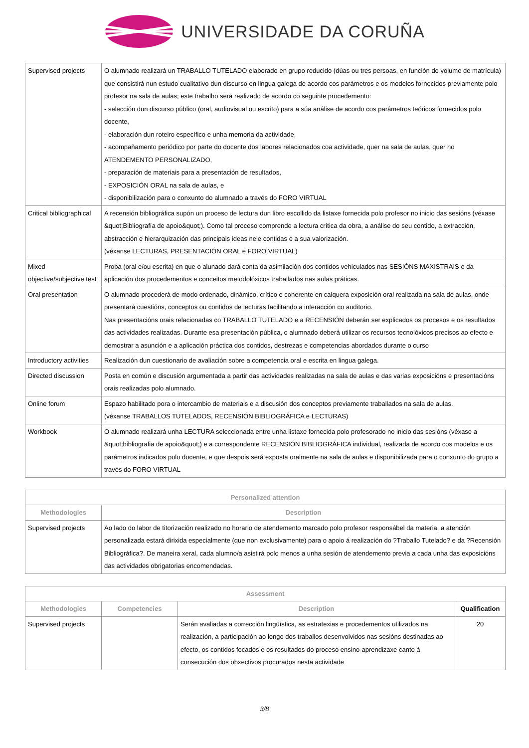UNIVERSIDADE DA CORUÑA
| Supervised projects | O alumnado realizará un TRABALLO TUTELADO elaborado en grupo reducido (dúas ou tres persoas, en función do volume de matrícula) que consistirá nun estudo cualitativo dun discurso en lingua galega de acordo cos parámetros e os modelos fornecidos previamente polo profesor na sala de aulas; este trabalho será realizado de acordo co seguinte procedemento: - selección dun discurso público (oral, audiovisual ou escrito) para a súa análise de acordo cos parámetros teóricos fornecidos polo docente, - elaboración dun roteiro específico e unha memoria da actividade, - acompañamento periódico por parte do docente dos labores relacionados coa actividade, quer na sala de aulas, quer no ATENDEMENTO PERSONALIZADO, - preparación de materiais para a presentación de resultados, - EXPOSICIÓN ORAL na sala de aulas, e - disponibilización para o conxunto do alumnado a través do FORO VIRTUAL |
| Critical bibliographical | A recensión bibliográfica supón un proceso de lectura dun libro escollido da listaxe fornecida polo profesor no inicio das sesións (véxase &quot;Bibliografía de apoio&quot;). Como tal proceso comprende a lectura crítica da obra, a análise do seu contido, a extracción, abstracción e hierarquización das principais ideas nele contidas e a sua valorización. (véxanse LECTURAS, PRESENTACIÓN ORAL e FORO VIRTUAL) |
| Mixed objective/subjective test | Proba (oral e/ou escrita) en que o alunado dará conta da asimilación dos contidos vehiculados nas SESIÓNS MAXISTRAIS e da aplicación dos procedementos e conceitos metodolóxicos traballados nas aulas práticas. |
| Oral presentation | O alumnado procederá de modo ordenado, dinámico, crítico e coherente en calquera exposición oral realizada na sala de aulas, onde presentará cuestións, conceptos ou contidos de lecturas facilitando a interacción co auditorio. Nas presentacións orais relacionadas co TRABALLO TUTELADO e a RECENSIÓN deberán ser explicados os procesos e os resultados das actividades realizadas. Durante esa presentación pública, o alumnado deberá utilizar os recursos tecnolóxicos precisos ao efecto e demostrar a asunción e a aplicación práctica dos contidos, destrezas e competencias abordados durante o curso |
| Introductory activities | Realización dun cuestionario de avaliación sobre a competencia oral e escrita en lingua galega. |
| Directed discussion | Posta en común e discusión argumentada a partir das actividades realizadas na sala de aulas e das varias exposicións e presentacións orais realizadas polo alumnado. |
| Online forum | Espazo habilitado pora o intercambio de materiais e a discusión dos conceptos previamente traballados na sala de aulas. (véxanse TRABALLOS TUTELADOS, RECENSIÓN BIBLIOGRÁFICA e LECTURAS) |
| Workbook | O alumnado realizará unha LECTURA seleccionada entre unha listaxe fornecida polo profesorado no inicio das sesións (véxase a &quot;bibliografia de apoio&quot;) e a correspondente RECENSIÓN BIBLIOGRÁFICA individual, realizada de acordo cos modelos e os parámetros indicados polo docente, e que despois será exposta oralmente na sala de aulas e disponibilizada para o conxunto do grupo a través do FORO VIRTUAL |
| Personalized attention | |
| --- | --- |
| Methodologies | Description |
| Supervised projects | Ao lado do labor de titorización realizado no horario de atendemento marcado polo profesor responsábel da materia, a atención personalizada estará dirixida especialmente (que non exclusivamente) para o apoio á realización do ?Traballo Tutelado? e da ?Recensión Bibliográfica?. De maneira xeral, cada alumno/a asistirá polo menos a unha sesión de atendemento previa a cada unha das exposicións das actividades obrigatorias encomendadas. |
| Assessment | | | |
| --- | --- | --- | --- |
| Methodologies | Competencies | Description | Qualification |
| Supervised projects | | Serán avaliadas a corrección lingüística, as estratexias e procedementos utilizados na realización, a participación ao longo dos traballos desenvolvidos nas sesións destinadas ao efecto, os contidos focados e os resultados do proceso ensino-aprendizaxe canto á consecución dos obxectivos procurados nesta actividade | 20 |
3/8